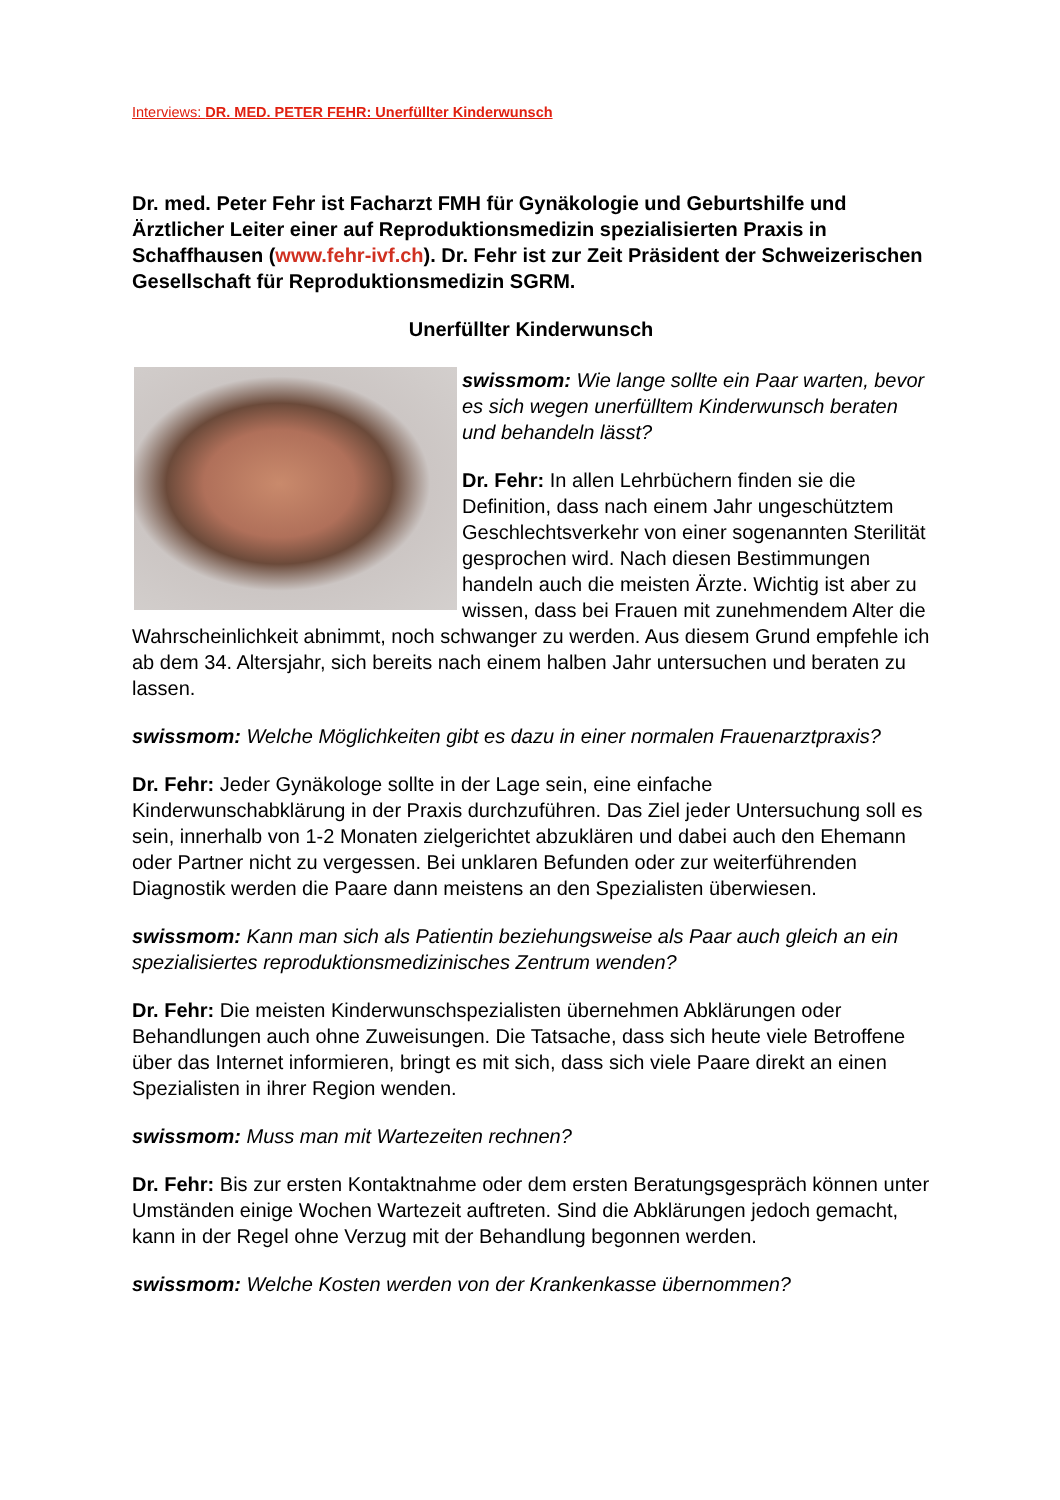Interviews: DR. MED. PETER FEHR: Unerfüllter Kinderwunsch
Dr. med. Peter Fehr ist Facharzt FMH für Gynäkologie und Geburtshilfe und Ärztlicher Leiter einer auf Reproduktionsmedizin spezialisierten Praxis in Schaffhausen (www.fehr-ivf.ch). Dr. Fehr ist zur Zeit Präsident der Schweizerischen Gesellschaft für Reproduktionsmedizin SGRM.
Unerfüllter Kinderwunsch
swissmom: Wie lange sollte ein Paar warten, bevor es sich wegen unerfülltem Kinderwunsch beraten und behandeln lässt?
Dr. Fehr: In allen Lehrbüchern finden sie die Definition, dass nach einem Jahr ungeschütztem Geschlechtsverkehr von einer sogenannten Sterilität gesprochen wird. Nach diesen Bestimmungen handeln auch die meisten Ärzte. Wichtig ist aber zu wissen, dass bei Frauen mit zunehmendem Alter die Wahrscheinlichkeit abnimmt, noch schwanger zu werden. Aus diesem Grund empfehle ich ab dem 34. Altersjahr, sich bereits nach einem halben Jahr untersuchen und beraten zu lassen.
swissmom: Welche Möglichkeiten gibt es dazu in einer normalen Frauenarztpraxis?
Dr. Fehr: Jeder Gynäkologe sollte in der Lage sein, eine einfache Kinderwunschabklärung in der Praxis durchzuführen. Das Ziel jeder Untersuchung soll es sein, innerhalb von 1-2 Monaten zielgerichtet abzuklären und dabei auch den Ehemann oder Partner nicht zu vergessen. Bei unklaren Befunden oder zur weiterführenden Diagnostik werden die Paare dann meistens an den Spezialisten überwiesen.
swissmom: Kann man sich als Patientin beziehungsweise als Paar auch gleich an ein spezialisiertes reproduktionsmedizinisches Zentrum wenden?
Dr. Fehr: Die meisten Kinderwunschspezialisten übernehmen Abklärungen oder Behandlungen auch ohne Zuweisungen. Die Tatsache, dass sich heute viele Betroffene über das Internet informieren, bringt es mit sich, dass sich viele Paare direkt an einen Spezialisten in ihrer Region wenden.
swissmom: Muss man mit Wartezeiten rechnen?
Dr. Fehr: Bis zur ersten Kontaktnahme oder dem ersten Beratungsgespräch können unter Umständen einige Wochen Wartezeit auftreten. Sind die Abklärungen jedoch gemacht, kann in der Regel ohne Verzug mit der Behandlung begonnen werden.
swissmom: Welche Kosten werden von der Krankenkasse übernommen?